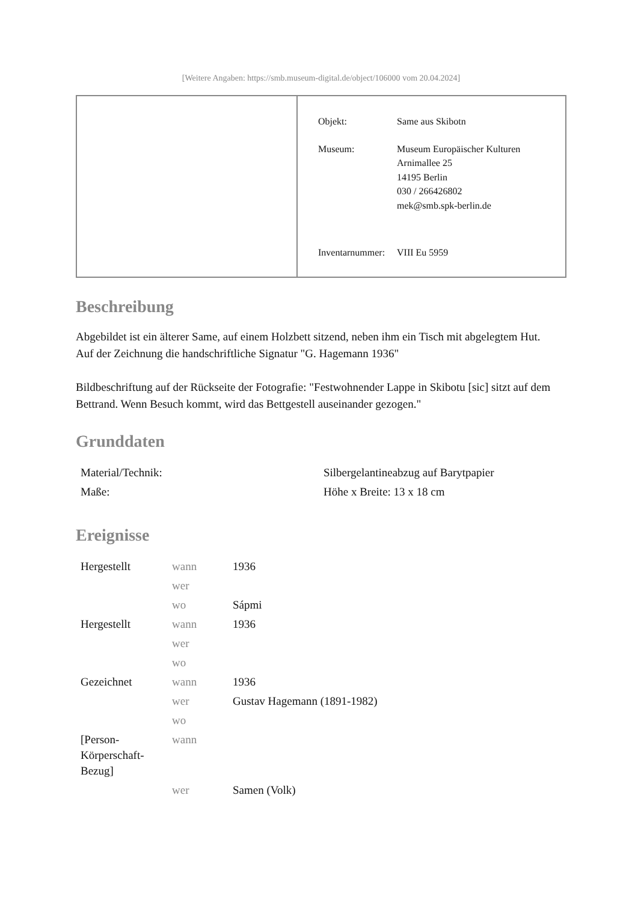[Weitere Angaben: https://smb.museum-digital.de/object/106000 vom 20.04.2024]
| Objekt: | Same aus Skibotn |
| Museum: | Museum Europäischer Kulturen Arnimallee 25 14195 Berlin 030 / 266426802 mek@smb.spk-berlin.de |
| Inventarnummer: | VIII Eu 5959 |
Beschreibung
Abgebildet ist ein älterer Same, auf einem Holzbett sitzend, neben ihm ein Tisch mit abgelegtem Hut.
Auf der Zeichnung die handschriftliche Signatur "G. Hagemann 1936"
Bildbeschriftung auf der Rückseite der Fotografie: "Festwohnender Lappe in Skibotu [sic] sitzt auf dem Bettrand. Wenn Besuch kommt, wird das Bettgestell auseinander gezogen."
Grunddaten
| Material/Technik: | Silbergelantineabzug auf Barytpapier |
| Maße: | Höhe x Breite: 13 x 18 cm |
Ereignisse
| Hergestellt | wann | 1936 |
| | wer | |
| | wo | Sápmi |
| Hergestellt | wann | 1936 |
| | wer | |
| | wo | |
| Gezeichnet | wann | 1936 |
| | wer | Gustav Hagemann (1891-1982) |
| | wo | |
| [Person- Körperschaft- Bezug] | wann | |
| | wer | Samen (Volk) |